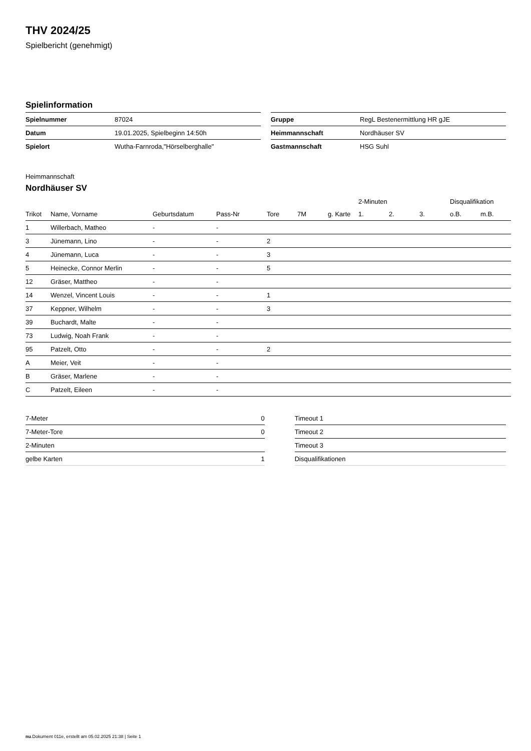THV 2024/25
Spielbericht (genehmigt)
Spielinformation
| Spielnummer | 87024 |
| Datum | 19.01.2025, Spielbeginn 14:50h |
| Spielort | Wutha-Farnroda,"Hörselberghalle" |
| Gruppe | RegL Bestenermittlung HR gJE |
| Heimmannschaft | Nordhäuser SV |
| Gastmannschaft | HSG Suhl |
Heimmannschaft
Nordhäuser SV
| | | | | | | | 2-Minuten | | | Disqualifikation | |
| --- | --- | --- | --- | --- | --- | --- | --- | --- | --- | --- | --- |
| Trikot | Name, Vorname | Geburtsdatum | Pass-Nr | Tore | 7M | g. Karte | 1. | 2. | 3. | o.B. | m.B. |
| 1 | Willerbach, Matheo | - | - | | | | | | | | |
| 3 | Jünemann, Lino | - | - | 2 | | | | | | | |
| 4 | Jünemann, Luca | - | - | 3 | | | | | | | |
| 5 | Heinecke, Connor Merlin | - | - | 5 | | | | | | | |
| 12 | Gräser, Mattheo | - | - | | | | | | | | |
| 14 | Wenzel, Vincent Louis | - | - | 1 | | | | | | | |
| 37 | Keppner, Wilhelm | - | - | 3 | | | | | | | |
| 39 | Buchardt, Malte | - | - | | | | | | | | |
| 73 | Ludwig, Noah Frank | - | - | | | | | | | | |
| 95 | Patzelt, Otto | - | - | 2 | | | | | | | |
| A | Meier, Veit | - | - | | | | | | | | |
| B | Gräser, Marlene | - | - | | | | | | | | |
| C | Patzelt, Eileen | - | - | | | | | | | | |
| 7-Meter | 0 |
| 7-Meter-Tore | 0 |
| 2-Minuten | |
| gelbe Karten | 1 |
| Timeout 1 |
| Timeout 2 |
| Timeout 3 |
| Disqualifikationen |
nu.Dokument 011e, erstellt am 05.02.2025 21:38 | Seite 1